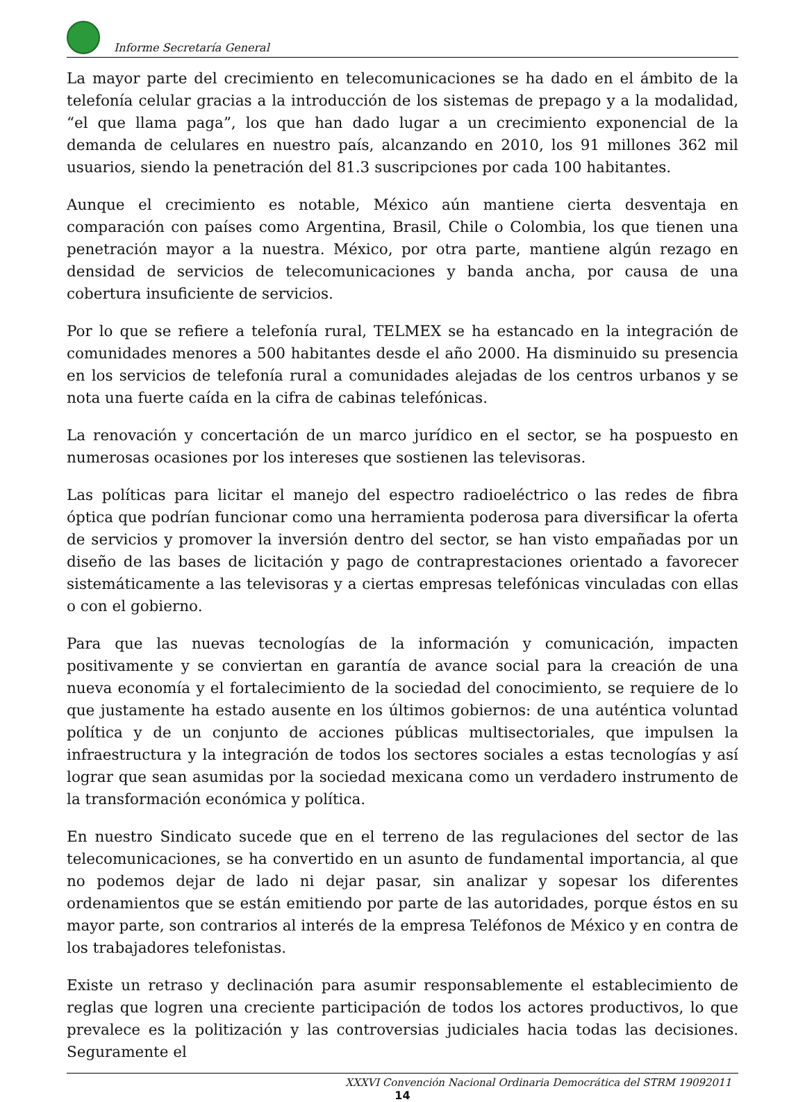Informe Secretaría General
La mayor parte del crecimiento en telecomunicaciones se ha dado en el ámbito de la telefonía celular gracias a la introducción de los sistemas de prepago y a la modalidad, “el que llama paga”, los que han dado lugar a un crecimiento exponencial de la demanda de celulares en nuestro país, alcanzando en 2010, los 91 millones 362 mil usuarios, siendo la penetración del 81.3 suscripciones por cada 100 habitantes.
Aunque el crecimiento es notable, México aún mantiene cierta desventaja en comparación con países como Argentina, Brasil, Chile o Colombia, los que tienen una penetración mayor a la nuestra. México, por otra parte, mantiene algún rezago en densidad de servicios de telecomunicaciones y banda ancha, por causa de una cobertura insuficiente de servicios.
Por lo que se refiere a telefonía rural, TELMEX se ha estancado en la integración de comunidades menores a 500 habitantes desde el año 2000. Ha disminuido su presencia en los servicios de telefonía rural a comunidades alejadas de los centros urbanos y se nota una fuerte caída en la cifra de cabinas telefónicas.
La renovación y concertación de un marco jurídico en el sector, se ha pospuesto en numerosas ocasiones por los intereses que sostienen las televisoras.
Las políticas para licitar el manejo del espectro radioeléctrico o las redes de fibra óptica que podrían funcionar como una herramienta poderosa para diversificar la oferta de servicios y promover la inversión dentro del sector, se han visto empañadas por un diseño de las bases de licitación y pago de contraprestaciones orientado a favorecer sistemáticamente a las televisoras y a ciertas empresas telefónicas vinculadas con ellas o con el gobierno.
Para que las nuevas tecnologías de la información y comunicación, impacten positivamente y se conviertan en garantía de avance social para la creación de una nueva economía y el fortalecimiento de la sociedad del conocimiento, se requiere de lo que justamente ha estado ausente en los últimos gobiernos: de una auténtica voluntad política y de un conjunto de acciones públicas multisectoriales, que impulsen la infraestructura y la integración de todos los sectores sociales a estas tecnologías y así lograr que sean asumidas por la sociedad mexicana como un verdadero instrumento de la transformación económica y política.
En nuestro Sindicato sucede que en el terreno de las regulaciones del sector de las telecomunicaciones, se ha convertido en un asunto de fundamental importancia, al que no podemos dejar de lado ni dejar pasar, sin analizar y sopesar los diferentes ordenamientos que se están emitiendo por parte de las autoridades, porque éstos en su mayor parte, son contrarios al interés de la empresa Teléfonos de México y en contra de los trabajadores telefonistas.
Existe un retraso y declinación para asumir responsablemente el establecimiento de reglas que logren una creciente participación de todos los actores productivos, lo que prevalece es la politización y las controversias judiciales hacia todas las decisiones. Seguramente el
XXXVI Convención Nacional Ordinaria Democrática del STRM 19092011
14